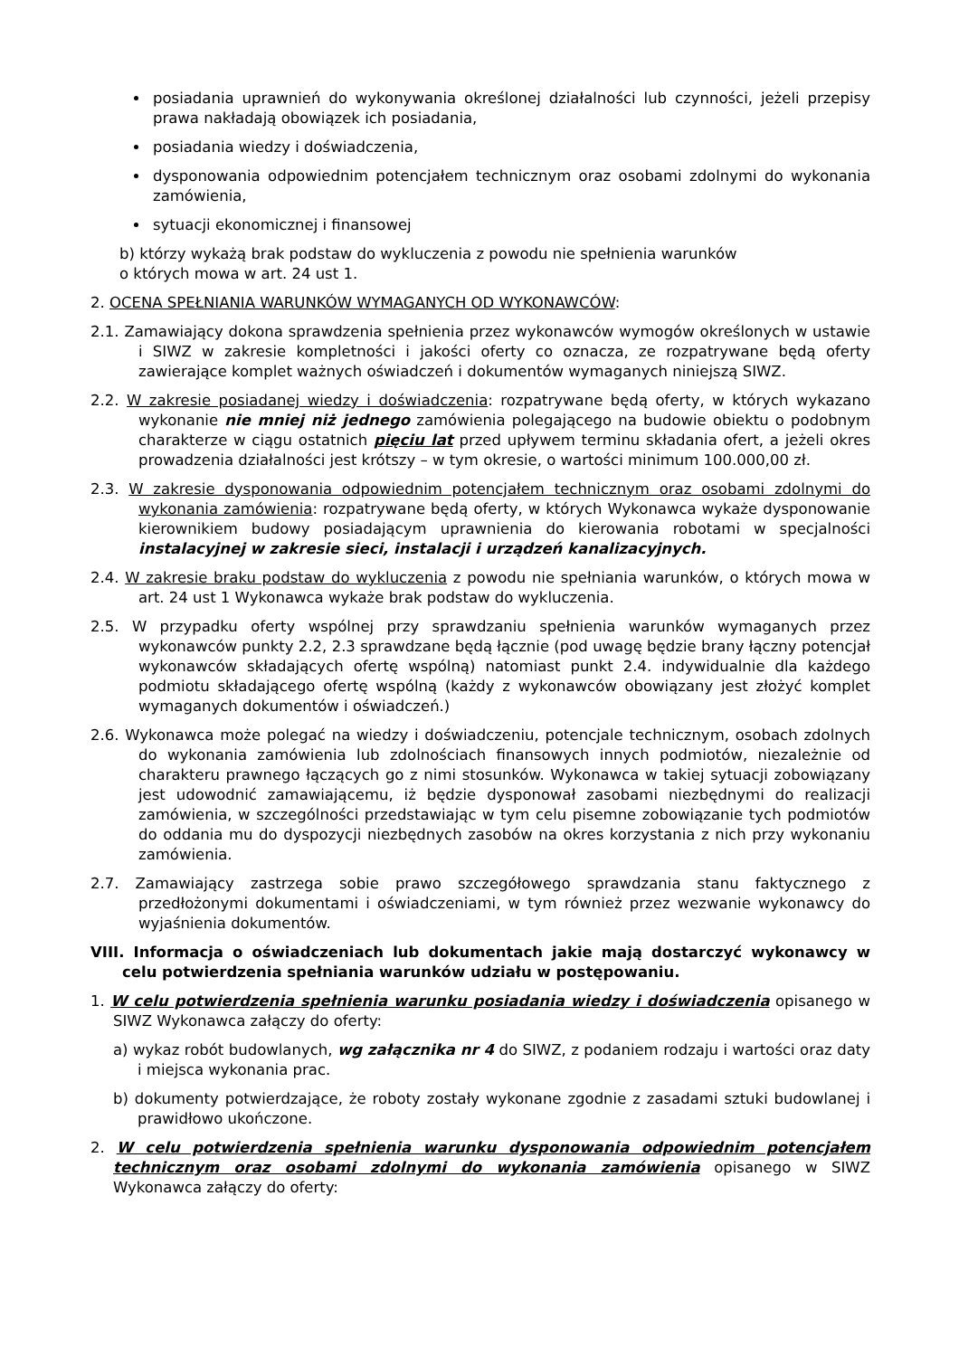posiadania uprawnień do wykonywania określonej działalności lub czynności, jeżeli przepisy prawa nakładają obowiązek ich posiadania,
posiadania wiedzy i doświadczenia,
dysponowania odpowiednim potencjałem technicznym oraz osobami zdolnymi do wykonania zamówienia,
sytuacji ekonomicznej i finansowej
b) którzy wykażą brak podstaw do wykluczenia z powodu nie spełnienia warunków
o których mowa w art. 24 ust 1.
2. OCENA SPEŁNIANIA WARUNKÓW WYMAGANYCH OD WYKONAWCÓW:
2.1. Zamawiający dokona sprawdzenia spełnienia przez wykonawców wymogów określonych w ustawie i SIWZ w zakresie kompletności i jakości oferty co oznacza, ze rozpatrywane będą oferty zawierające komplet ważnych oświadczeń i dokumentów wymaganych niniejszą SIWZ.
2.2. W zakresie posiadanej wiedzy i doświadczenia: rozpatrywane będą oferty, w których wykazano wykonanie nie mniej niż jednego zamówienia polegającego na budowie obiektu o podobnym charakterze w ciągu ostatnich pięciu lat przed upływem terminu składania ofert, a jeżeli okres prowadzenia działalności jest krótszy – w tym okresie, o wartości minimum 100.000,00 zł.
2.3. W zakresie dysponowania odpowiednim potencjałem technicznym oraz osobami zdolnymi do wykonania zamówienia: rozpatrywane będą oferty, w których Wykonawca wykaże dysponowanie kierownikiem budowy posiadającym uprawnienia do kierowania robotami w specjalności instalacyjnej w zakresie sieci, instalacji i urządzeń kanalizacyjnych.
2.4. W zakresie braku podstaw do wykluczenia z powodu nie spełniania warunków, o których mowa w art. 24 ust 1 Wykonawca wykaże brak podstaw do wykluczenia.
2.5. W przypadku oferty wspólnej przy sprawdzaniu spełnienia warunków wymaganych przez wykonawców punkty 2.2, 2.3 sprawdzane będą łącznie (pod uwagę będzie brany łączny potencjał wykonawców składających ofertę wspólną) natomiast punkt 2.4. indywidualnie dla każdego podmiotu składającego ofertę wspólną (każdy z wykonawców obowiązany jest złożyć komplet wymaganych dokumentów i oświadczeń.)
2.6. Wykonawca może polegać na wiedzy i doświadczeniu, potencjale technicznym, osobach zdolnych do wykonania zamówienia lub zdolnościach finansowych innych podmiotów, niezależnie od charakteru prawnego łączących go z nimi stosunków. Wykonawca w takiej sytuacji zobowiązany jest udowodnić zamawiającemu, iż będzie dysponował zasobami niezbędnymi do realizacji zamówienia, w szczególności przedstawiając w tym celu pisemne zobowiązanie tych podmiotów do oddania mu do dyspozycji niezbędnych zasobów na okres korzystania z nich przy wykonaniu zamówienia.
2.7. Zamawiający zastrzega sobie prawo szczegółowego sprawdzania stanu faktycznego z przedłożonymi dokumentami i oświadczeniami, w tym również przez wezwanie wykonawcy do wyjaśnienia dokumentów.
VIII. Informacja o oświadczeniach lub dokumentach jakie mają dostarczyć wykonawcy w celu potwierdzenia spełniania warunków udziału w postępowaniu.
1. W celu potwierdzenia spełnienia warunku posiadania wiedzy i doświadczenia opisanego w SIWZ Wykonawca załączy do oferty:
a) wykaz robót budowlanych, wg załącznika nr 4 do SIWZ, z podaniem rodzaju i wartości oraz daty i miejsca wykonania prac.
b) dokumenty potwierdzające, że roboty zostały wykonane zgodnie z zasadami sztuki budowlanej i prawidłowo ukończone.
2. W celu potwierdzenia spełnienia warunku dysponowania odpowiednim potencjałem technicznym oraz osobami zdolnymi do wykonania zamówienia opisanego w SIWZ Wykonawca załączy do oferty: